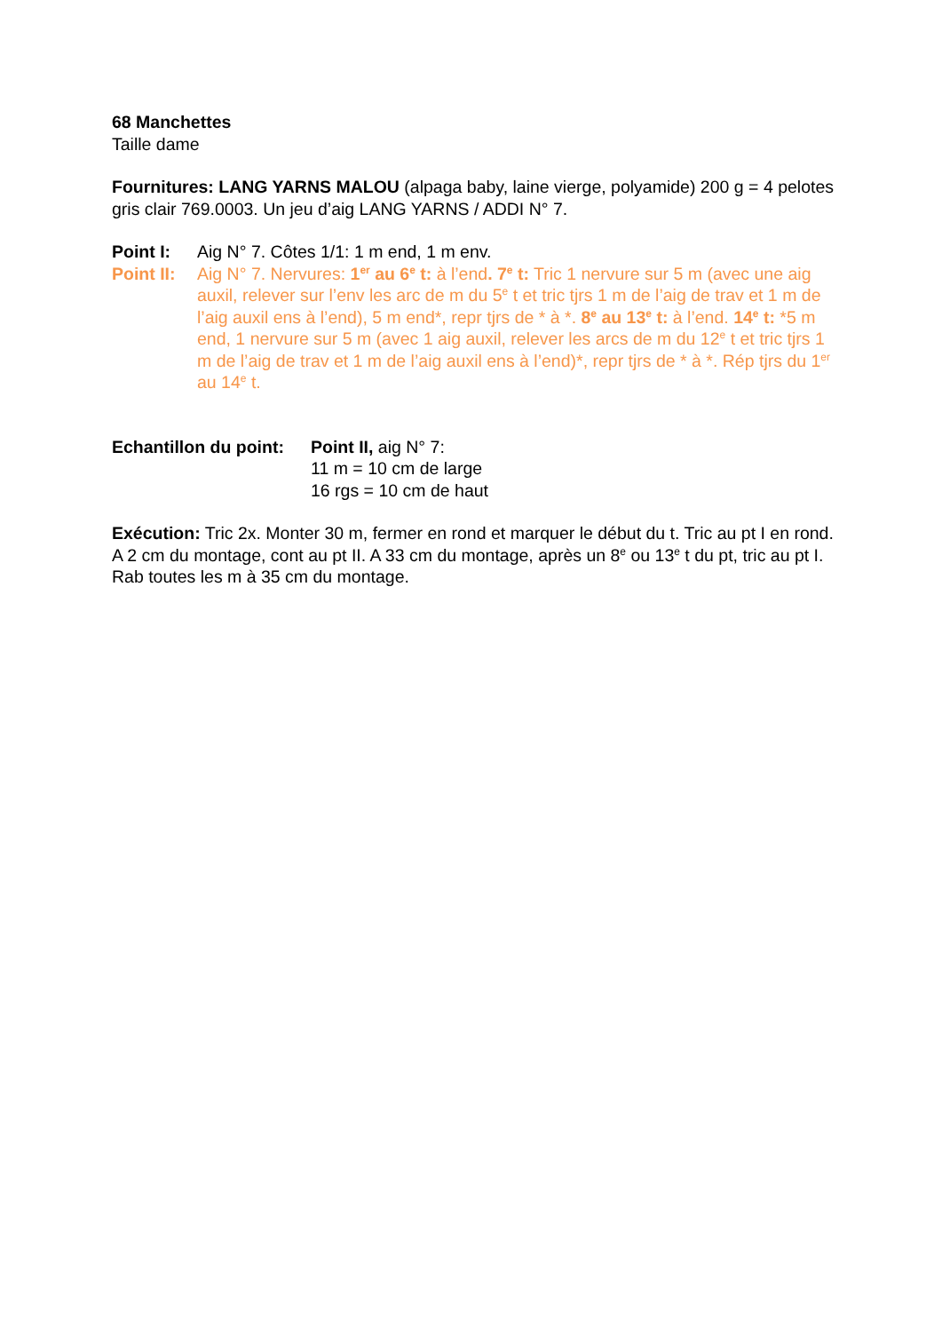68 Manchettes
Taille dame
Fournitures: LANG YARNS MALOU (alpaga baby, laine vierge, polyamide) 200 g = 4 pelotes gris clair 769.0003. Un jeu d’aig LANG YARNS / ADDI N° 7.
Point I: Aig N° 7. Côtes 1/1: 1 m end, 1 m env.
Point II:
Aig N° 7. Nervures: 1<sup>er</sup> au 6<sup>e</sup> t: à l’end. 7<sup>e</sup> t: Tric 1 nervure sur 5 m (avec une aig auxil, relever sur l’env les arc de m du 5<sup>e</sup> t et tric tjrs 1 m de l’aig de trav et 1 m de l’aig auxil ens à l’end), 5 m end*, repr tjrs de * à *. 8<sup>e</sup> au 13<sup>e</sup> t: à l’end. 14<sup>e</sup> t: *5 m end, 1 nervure sur 5 m (avec 1 aig auxil, relever les arcs de m du 12<sup>e</sup> t et tric tjrs 1 m de l’aig de trav et 1 m de l’aig auxil ens à l’end)*, repr tjrs de * à *. Rép tjrs du 1<sup>er</sup> au 14<sup>e</sup> t.
Echantillon du point:
Point II, aig N° 7:
11 m = 10 cm de large
16 rgs = 10 cm de haut
Exécution: Tric 2x. Monter 30 m, fermer en rond et marquer le début du t. Tric au pt I en rond. A 2 cm du montage, cont au pt II. A 33 cm du montage, après un 8<sup>e</sup> ou 13<sup>e</sup> t du pt, tric au pt I. Rab toutes les m à 35 cm du montage.